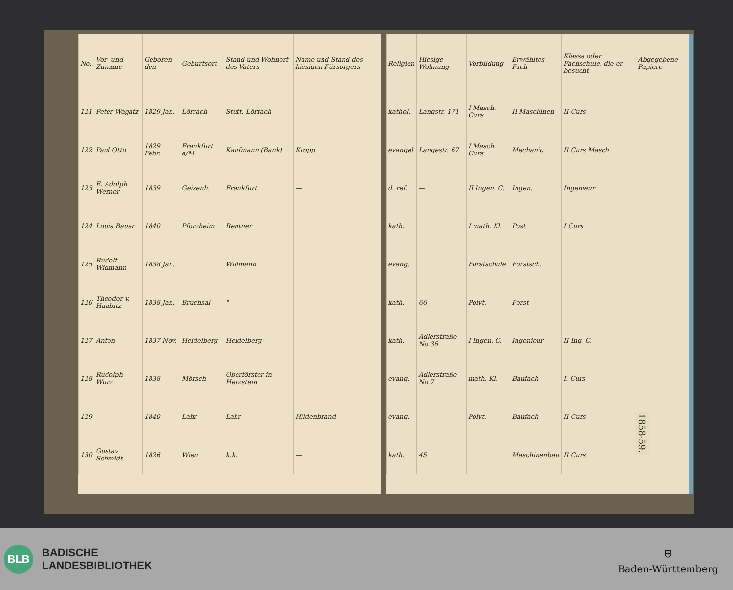| No. | Vor- und Zuname | Geboren den | Geburtsort | Stand und Wohnort des Vaters | Name und Stand des hiesigen Fürsorgers |
| --- | --- | --- | --- | --- | --- |
| 121 | Peter Wagatz | 1829 Jan. | Lörrach | Stutt. Lörrach | — |
| 122 | Paul Otto | 1829 Febr. | Frankfurt a/M | Kaufmann (Bank) | Kropp |
| 123 | E. Adolph Werner | 1839 | Geisenh. | Frankfurt | — |
| 124 | Louis Bauer | 1840 | Pforzheim | Rentner | |
| 125 | Rudolf Widmann | 1838 Jan. | | Widmann | |
| 126 | Theodor v. Haubitz | 1838 Jan. | Bruchsal | " | |
| 127 | Anton | 1837 Nov. | Heidelberg | Heidelberg | |
| 128 | Rudolph Wurz | 1838 | Mörsch | Oberförster in Herzstein | |
| 129 | | 1840 | Lahr | Lahr | Hildenbrand |
| 130 | Gustav Schmidt | 1826 | Wien | k.k. | — |
| Religion | Hiesige Wohnung | Vorbildung | Erwähltes Fach | Klasse oder Fachschule, die er besucht | Abgegebene Papiere |
| --- | --- | --- | --- | --- | --- |
| kathol. | Langstr. 171 | I Masch. Curs | II Maschinen | II Curs | |
| evangel. | Langestr. 67 | I Masch. Curs | Mechanic | II Curs Masch. | |
| d. ref. | — | II Ingen. C. | Ingen. | Ingenieur | |
| kath. | | I math. Kl. | Post | I Curs | |
| evang. | | Forstschule | Forstsch. | | |
| kath. | 66 | Polyt. | Forst | | |
| kath. | Adlerstraße No 36 | I Ingen. C. | Ingenieur | II Ing. C. | |
| evang. | Adlerstraße No 7 | math. Kl. | Baufach | I. Curs | |
| evang. | | Polyt. | Baufach | II Curs | |
| kath. | 45 | | Maschinenbau | II Curs | |
1858-59.
BLB
BADISCHE
LANDESBIBLIOTHEK
⛨
Baden-Württemberg